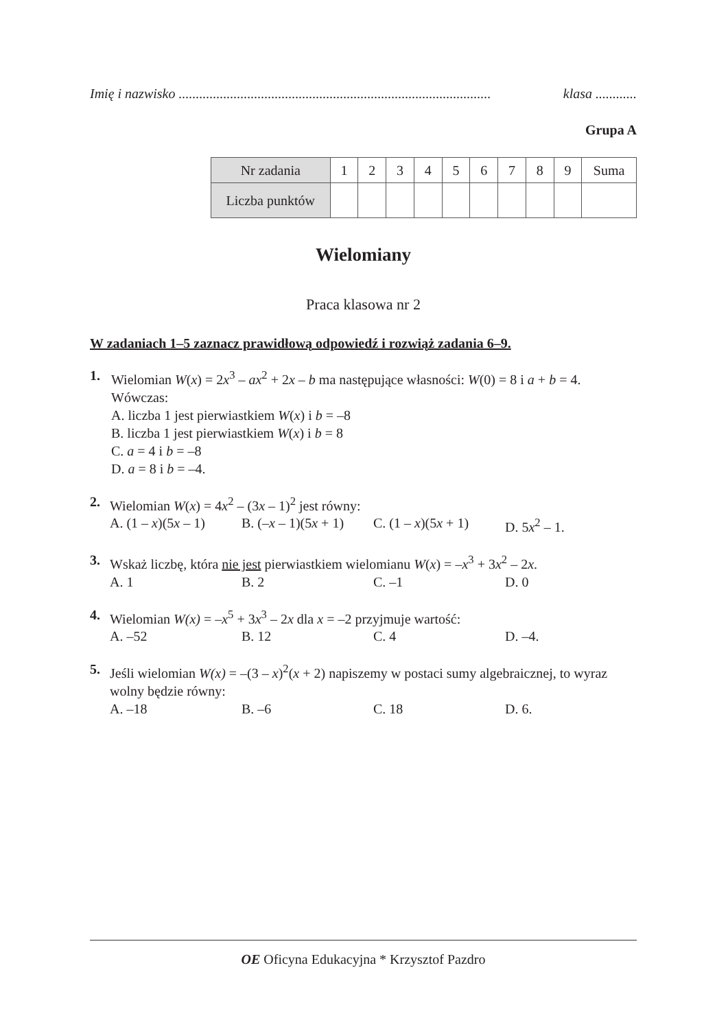Imię i nazwisko ........................................................................................... klasa ............
Grupa A
| Nr zadania | 1 | 2 | 3 | 4 | 5 | 6 | 7 | 8 | 9 | Suma |
| Liczba punktów | | | | | | | | | | |
Wielomiany
Praca klasowa nr 2
W zadaniach 1–5 zaznacz prawidłową odpowiedź i rozwiąż zadania 6–9.
1. Wielomian W(x) = 2x<sup>3</sup> – ax<sup>2</sup> + 2x – b ma następujące własności: W(0) = 8 i a + b = 4. Wówczas:
A. liczba 1 jest pierwiastkiem W(x) i b = –8
B. liczba 1 jest pierwiastkiem W(x) i b = 8
C. a = 4 i b = –8
D. a = 8 i b = –4.
2. Wielomian W(x) = 4x<sup>2</sup> – (3x – 1)<sup>2</sup> jest równy:
A. (1 – x)(5x – 1) B. (–x – 1)(5x + 1) C. (1 – x)(5x + 1) D. 5x<sup>2</sup> – 1.
3. Wskaż liczbę, która nie jest pierwiastkiem wielomianu W(x) = –x<sup>3</sup> + 3x<sup>2</sup> – 2x.
A. 1 B. 2 C. –1 D. 0
4. Wielomian W(x) = –x<sup>5</sup> + 3x<sup>3</sup> – 2x dla x = –2 przyjmuje wartość:
A. –52 B. 12 C. 4 D. –4.
5. Jeśli wielomian W(x) = –(3 – x)<sup>2</sup>(x + 2) napiszemy w postaci sumy algebraicznej, to wyraz wolny będzie równy:
A. –18 B. –6 C. 18 D. 6.
OE Oficyna Edukacyjna * Krzysztof Pazdro